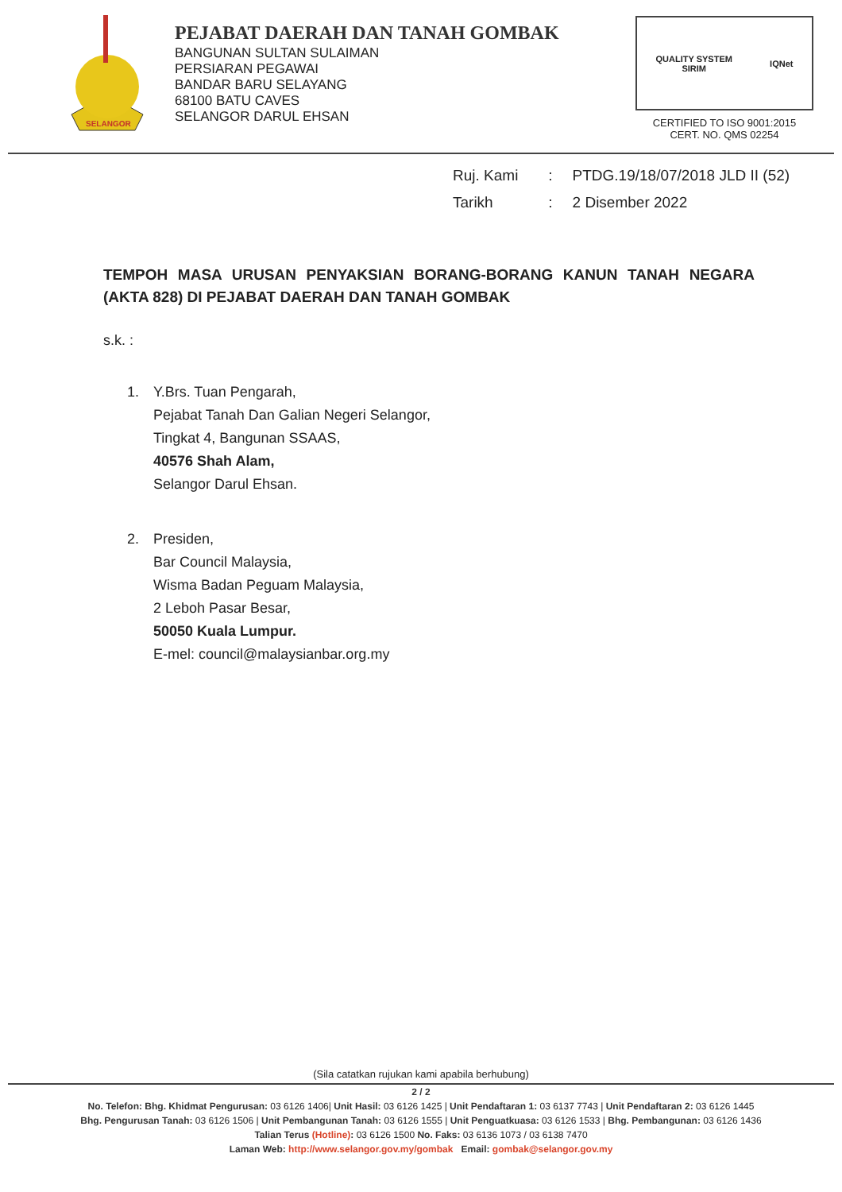SELANGOR
PEJABAT DAERAH DAN TANAH GOMBAK
BANGUNAN SULTAN SULAIMAN
PERSIARAN PEGAWAI
BANDAR BARU SELAYANG
68100 BATU CAVES
SELANGOR DARUL EHSAN
QUALITY SYSTEM
SIRIM IQNet
CERTIFIED TO ISO 9001:2015
CERT. NO. QMS 02254
Ruj. Kami : PTDG.19/18/07/2018 JLD II (52)
Tarikh : 2 Disember 2022
TEMPOH MASA URUSAN PENYAKSIAN BORANG-BORANG KANUN TANAH NEGARA (AKTA 828) DI PEJABAT DAERAH DAN TANAH GOMBAK
s.k. :
1. Y.Brs. Tuan Pengarah,
Pejabat Tanah Dan Galian Negeri Selangor,
Tingkat 4, Bangunan SSAAS,
40576 Shah Alam,
Selangor Darul Ehsan.
2. Presiden,
Bar Council Malaysia,
Wisma Badan Peguam Malaysia,
2 Leboh Pasar Besar,
50050 Kuala Lumpur.
E-mel: council@malaysianbar.org.my
(Sila catatkan rujukan kami apabila berhubung)
2 / 2
No. Telefon: Bhg. Khidmat Pengurusan: 03 6126 1406| Unit Hasil: 03 6126 1425 | Unit Pendaftaran 1: 03 6137 7743 | Unit Pendaftaran 2: 03 6126 1445
Bhg. Pengurusan Tanah: 03 6126 1506 | Unit Pembangunan Tanah: 03 6126 1555 | Unit Penguatkuasa: 03 6126 1533 | Bhg. Pembangunan: 03 6126 1436
Talian Terus (Hotline): 03 6126 1500 No. Faks: 03 6136 1073 / 03 6138 7470
Laman Web: http://www.selangor.gov.my/gombak Email: gombak@selangor.gov.my